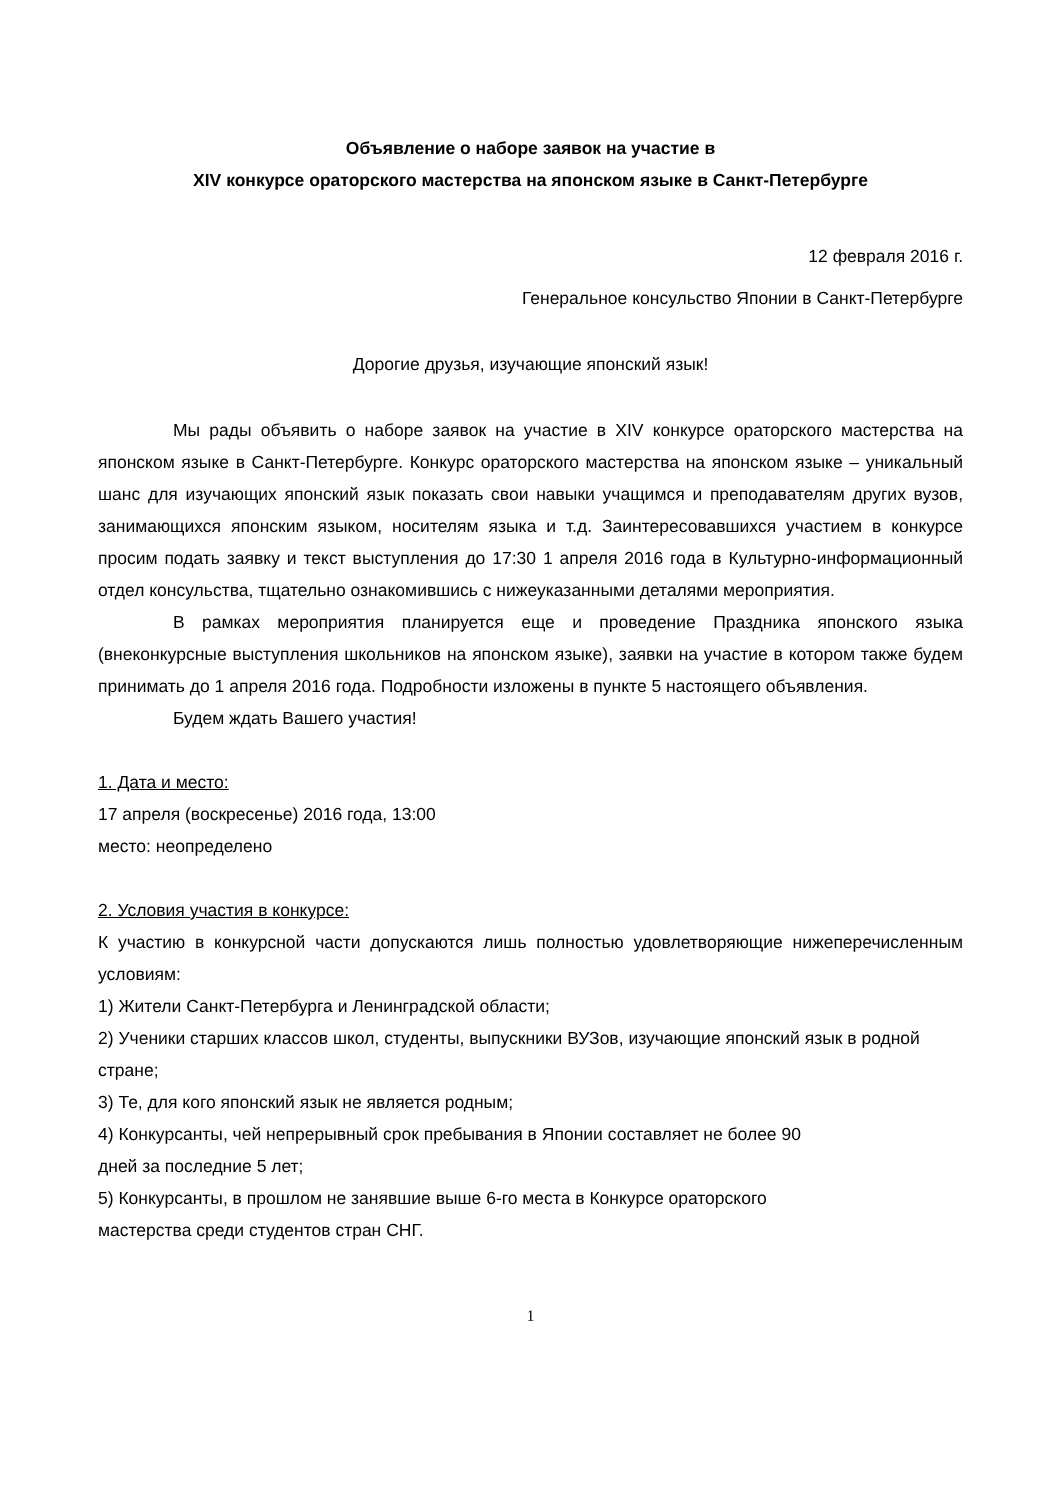Объявление о наборе заявок на участие в
XIV конкурсе ораторского мастерства на японском языке в Санкт-Петербурге
12 февраля 2016 г.
Генеральное консульство Японии в Санкт-Петербурге
Дорогие друзья, изучающие японский язык!
Мы рады объявить о наборе заявок на участие в XIV конкурсе ораторского мастерства на японском языке в Санкт-Петербурге. Конкурс ораторского мастерства на японском языке – уникальный шанс для изучающих японский язык показать свои навыки учащимся и преподавателям других вузов, занимающихся японским языком, носителям языка и т.д. Заинтересовавшихся участием в конкурсе просим подать заявку и текст выступления до 17:30 1 апреля 2016 года в Культурно-информационный отдел консульства, тщательно ознакомившись с нижеуказанными деталями мероприятия.
В рамках мероприятия планируется еще и проведение Праздника японского языка (внеконкурсные выступления школьников на японском языке), заявки на участие в котором также будем принимать до 1 апреля 2016 года. Подробности изложены в пункте 5 настоящего объявления.
Будем ждать Вашего участия!
1. Дата и место:
17 апреля (воскресенье) 2016 года, 13:00
место: неопределено
2. Условия участия в конкурсе:
К участию в конкурсной части допускаются лишь полностью удовлетворяющие нижеперечисленным условиям:
1) Жители Санкт-Петербурга и Ленинградской области;
2) Ученики старших классов школ, студенты, выпускники ВУЗов, изучающие японский язык в родной стране;
3) Те, для кого японский язык не является родным;
4) Конкурсанты, чей непрерывный срок пребывания в Японии составляет не более 90
дней за последние 5 лет;
5) Конкурсанты, в прошлом не занявшие выше 6-го места в Конкурсе ораторского
мастерства среди студентов стран СНГ.
1